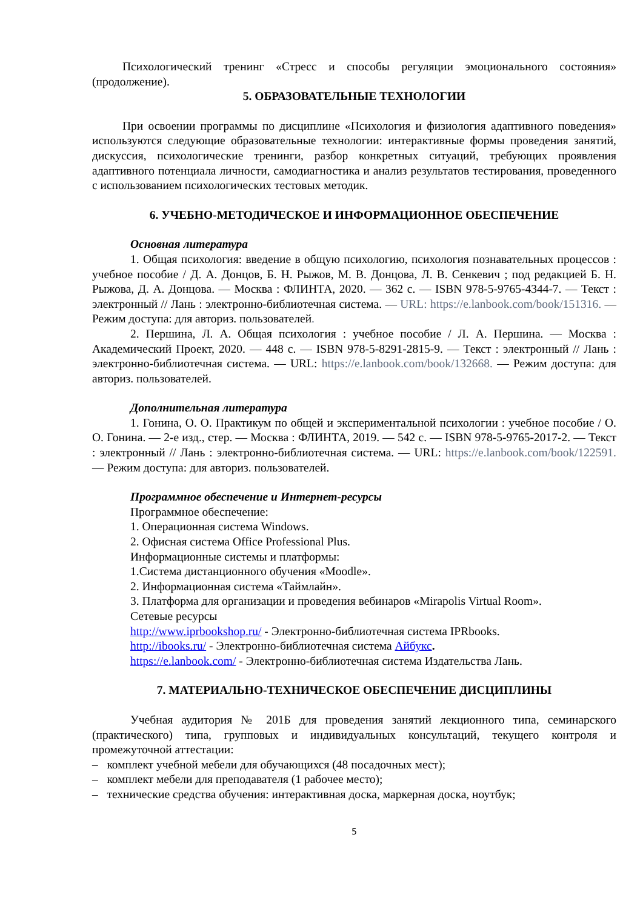Психологический тренинг «Стресс и способы регуляции эмоционального состояния» (продолжение).
5. ОБРАЗОВАТЕЛЬНЫЕ ТЕХНОЛОГИИ
При освоении программы по дисциплине «Психология и физиология адаптивного поведения» используются следующие образовательные технологии: интерактивные формы проведения занятий, дискуссия, психологические тренинги, разбор конкретных ситуаций, требующих проявления адаптивного потенциала личности, самодиагностика и анализ результатов тестирования, проведенного с использованием психологических тестовых методик.
6. УЧЕБНО-МЕТОДИЧЕСКОЕ И ИНФОРМАЦИОННОЕ ОБЕСПЕЧЕНИЕ
Основная литература
1. Общая психология: введение в общую психологию, психология познавательных процессов : учебное пособие / Д. А. Донцов, Б. Н. Рыжов, М. В. Донцова, Л. В. Сенкевич ; под редакцией Б. Н. Рыжова, Д. А. Донцова. — Москва : ФЛИНТА, 2020. — 362 с. — ISBN 978-5-9765-4344-7. — Текст : электронный // Лань : электронно-библиотечная система. — URL: https://e.lanbook.com/book/151316. — Режим доступа: для авториз. пользователей.
2. Першина, Л. А. Общая психология : учебное пособие / Л. А. Першина. — Москва : Академический Проект, 2020. — 448 с. — ISBN 978-5-8291-2815-9. — Текст : электронный // Лань : электронно-библиотечная система. — URL: https://e.lanbook.com/book/132668. — Режим доступа: для авториз. пользователей.
Дополнительная литература
1. Гонина, О. О. Практикум по общей и экспериментальной психологии : учебное пособие / О. О. Гонина. — 2-е изд., стер. — Москва : ФЛИНТА, 2019. — 542 с. — ISBN 978-5-9765-2017-2. — Текст : электронный // Лань : электронно-библиотечная система. — URL: https://e.lanbook.com/book/122591. — Режим доступа: для авториз. пользователей.
Программное обеспечение и Интернет-ресурсы
Программное обеспечение:
1. Операционная система Windows.
2. Офисная система Office Professional Plus.
Информационные системы и платформы:
1.Система дистанционного обучения «Moodle».
2. Информационная система «Таймлайн».
3. Платформа для организации и проведения вебинаров «Mirapolis Virtual Room».
Сетевые ресурсы
http://www.iprbookshop.ru/ - Электронно-библиотечная система IPRbooks.
http://ibooks.ru/ - Электронно-библиотечная система Айбукс.
https://e.lanbook.com/ - Электронно-библиотечная система Издательства Лань.
7. МАТЕРИАЛЬНО-ТЕХНИЧЕСКОЕ ОБЕСПЕЧЕНИЕ ДИСЦИПЛИНЫ
Учебная аудитория № 201Б для проведения занятий лекционного типа, семинарского (практического) типа, групповых и индивидуальных консультаций, текущего контроля и промежуточной аттестации:
– комплект учебной мебели для обучающихся (48 посадочных мест);
– комплект мебели для преподавателя (1 рабочее место);
– технические средства обучения: интерактивная доска, маркерная доска, ноутбук;
5